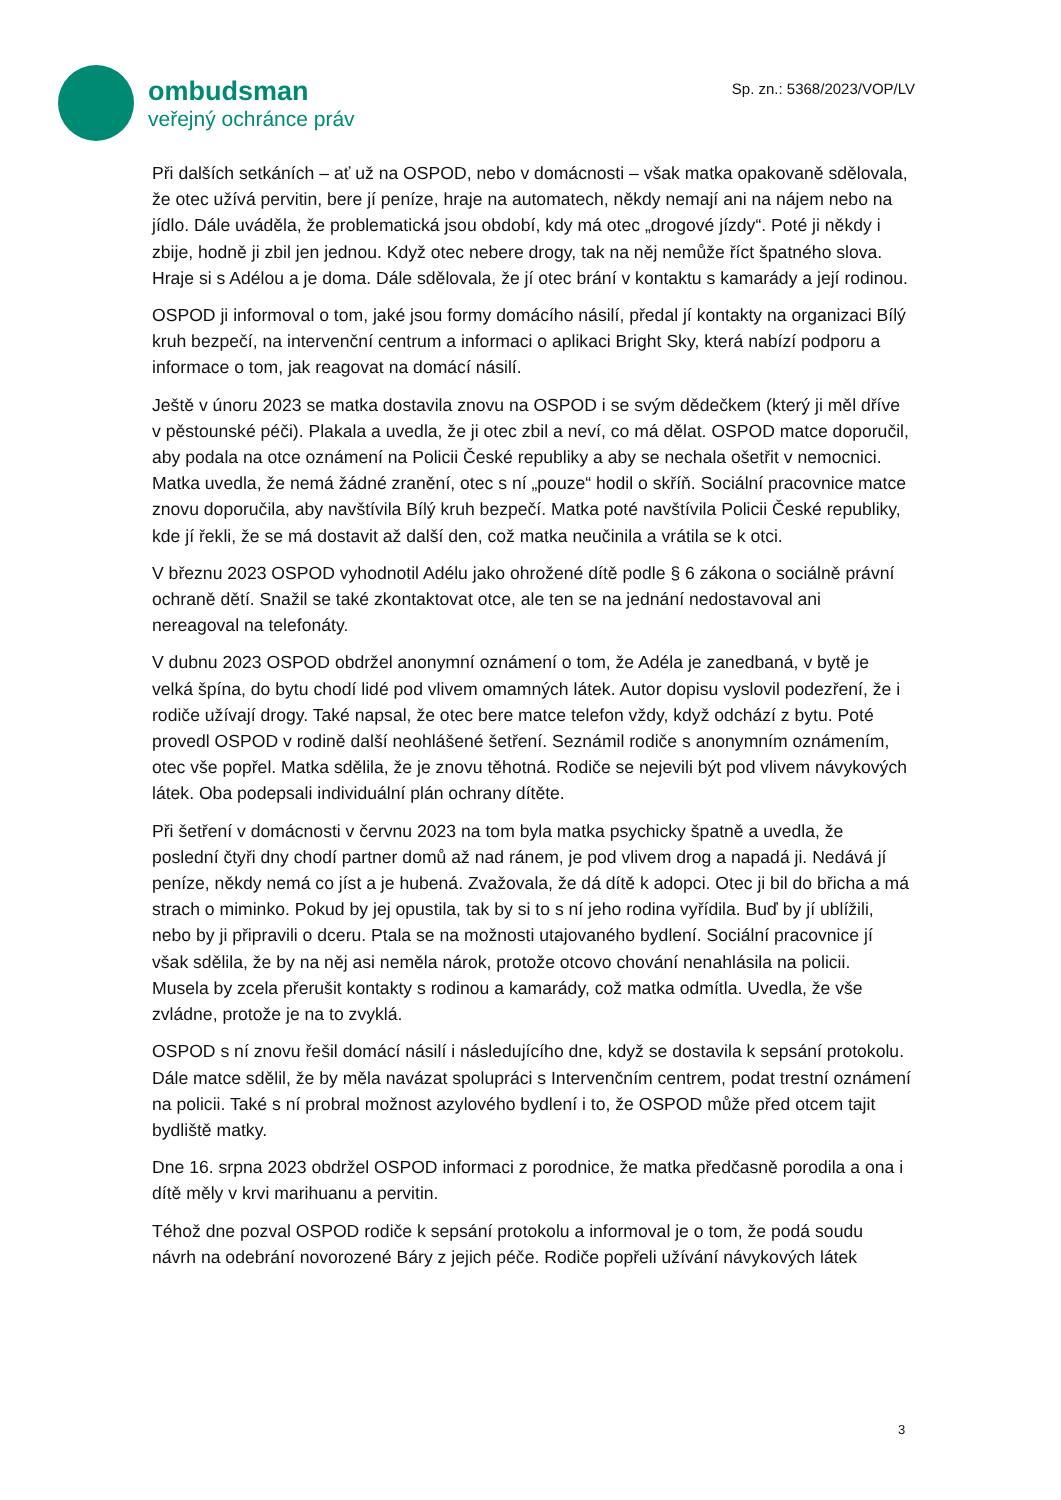ombudsman
veřejný ochránce práv
Sp. zn.: 5368/2023/VOP/LV
Při dalších setkáních – ať už na OSPOD, nebo v domácnosti – však matka opakovaně sdělovala, že otec užívá pervitin, bere jí peníze, hraje na automatech, někdy nemají ani na nájem nebo na jídlo. Dále uváděla, že problematická jsou období, kdy má otec „drogové jízdy“. Poté ji někdy i zbije, hodně ji zbil jen jednou. Když otec nebere drogy, tak na něj nemůže říct špatného slova. Hraje si s Adélou a je doma. Dále sdělovala, že jí otec brání v kontaktu s kamarády a její rodinou.
OSPOD ji informoval o tom, jaké jsou formy domácího násilí, předal jí kontakty na organizaci Bílý kruh bezpečí, na intervenční centrum a informaci o aplikaci Bright Sky, která nabízí podporu a informace o tom, jak reagovat na domácí násilí.
Ještě v únoru 2023 se matka dostavila znovu na OSPOD i se svým dědečkem (který ji měl dříve v pěstounské péči). Plakala a uvedla, že ji otec zbil a neví, co má dělat. OSPOD matce doporučil, aby podala na otce oznámení na Policii České republiky a aby se nechala ošetřit v nemocnici. Matka uvedla, že nemá žádné zranění, otec s ní „pouze“ hodil o skříň. Sociální pracovnice matce znovu doporučila, aby navštívila Bílý kruh bezpečí. Matka poté navštívila Policii České republiky, kde jí řekli, že se má dostavit až další den, což matka neučinila a vrátila se k otci.
V březnu 2023 OSPOD vyhodnotil Adélu jako ohrožené dítě podle § 6 zákona o sociálně právní ochraně dětí. Snažil se také zkontaktovat otce, ale ten se na jednání nedostavoval ani nereagoval na telefonáty.
V dubnu 2023 OSPOD obdržel anonymní oznámení o tom, že Adéla je zanedbaná, v bytě je velká špína, do bytu chodí lidé pod vlivem omamných látek. Autor dopisu vyslovil podezření, že i rodiče užívají drogy. Také napsal, že otec bere matce telefon vždy, když odchází z bytu. Poté provedl OSPOD v rodině další neohlášené šetření. Seznámil rodiče s anonymním oznámením, otec vše popřel. Matka sdělila, že je znovu těhotná. Rodiče se nejevili být pod vlivem návykových látek. Oba podepsali individuální plán ochrany dítěte.
Při šetření v domácnosti v červnu 2023 na tom byla matka psychicky špatně a uvedla, že poslední čtyři dny chodí partner domů až nad ránem, je pod vlivem drog a napadá ji. Nedává jí peníze, někdy nemá co jíst a je hubená. Zvažovala, že dá dítě k adopci. Otec ji bil do břicha a má strach o miminko. Pokud by jej opustila, tak by si to s ní jeho rodina vyřídila. Buď by jí ublížili, nebo by ji připravili o dceru. Ptala se na možnosti utajovaného bydlení. Sociální pracovnice jí však sdělila, že by na něj asi neměla nárok, protože otcovo chování nenahlásila na policii. Musela by zcela přerušit kontakty s rodinou a kamarády, což matka odmítla. Uvedla, že vše zvládne, protože je na to zvyklá.
OSPOD s ní znovu řešil domácí násilí i následujícího dne, když se dostavila k sepsání protokolu. Dále matce sdělil, že by měla navázat spolupráci s Intervenčním centrem, podat trestní oznámení na policii. Také s ní probral možnost azylového bydlení i to, že OSPOD může před otcem tajit bydliště matky.
Dne 16. srpna 2023 obdržel OSPOD informaci z porodnice, že matka předčasně porodila a ona i dítě měly v krvi marihuanu a pervitin.
Téhož dne pozval OSPOD rodiče k sepsání protokolu a informoval je o tom, že podá soudu návrh na odebrání novorozené Báry z jejich péče. Rodiče popřeli užívání návykových látek
3